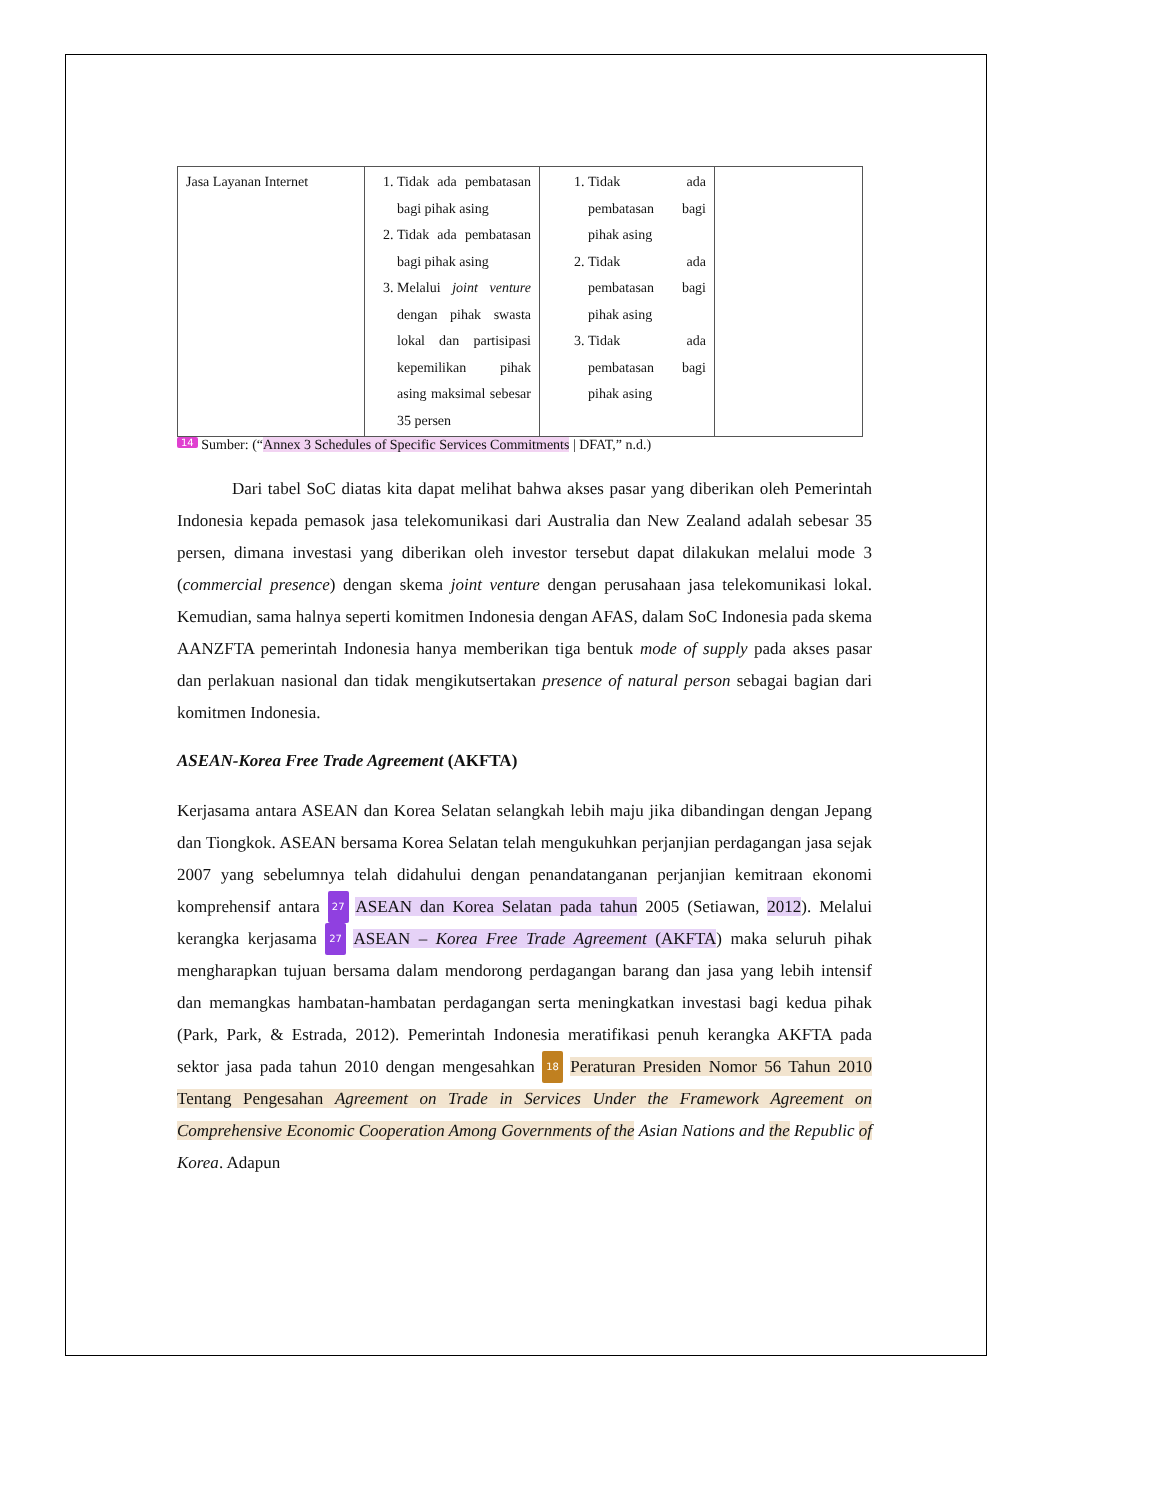| Jasa Layanan Internet | 1. Tidak ada pembatasan bagi pihak asing 2. Tidak ada pembatasan bagi pihak asing 3. Melalui joint venture dengan pihak swasta lokal dan partisipasi kepemilikan pihak asing maksimal sebesar 35 persen | 1. Tidak ada pembatasan bagi pihak asing 2. Tidak ada pembatasan bagi pihak asing 3. Tidak ada pembatasan bagi pihak asing | |
14 Sumber: (“Annex 3 Schedules of Specific Services Commitments | DFAT,” n.d.)
Dari tabel SoC diatas kita dapat melihat bahwa akses pasar yang diberikan oleh Pemerintah Indonesia kepada pemasok jasa telekomunikasi dari Australia dan New Zealand adalah sebesar 35 persen, dimana investasi yang diberikan oleh investor tersebut dapat dilakukan melalui mode 3 (commercial presence) dengan skema joint venture dengan perusahaan jasa telekomunikasi lokal. Kemudian, sama halnya seperti komitmen Indonesia dengan AFAS, dalam SoC Indonesia pada skema AANZFTA pemerintah Indonesia hanya memberikan tiga bentuk mode of supply pada akses pasar dan perlakuan nasional dan tidak mengikutsertakan presence of natural person sebagai bagian dari komitmen Indonesia.
ASEAN-Korea Free Trade Agreement (AKFTA)
Kerjasama antara ASEAN dan Korea Selatan selangkah lebih maju jika dibandingan dengan Jepang dan Tiongkok. ASEAN bersama Korea Selatan telah mengukuhkan perjanjian perdagangan jasa sejak 2007 yang sebelumnya telah didahului dengan penandatanganan perjanjian kemitraan ekonomi komprehensif antara 27 ASEAN dan Korea Selatan pada tahun 2005 (Setiawan, 2012). Melalui kerangka kerjasama 27 ASEAN – Korea Free Trade Agreement (AKFTA) maka seluruh pihak mengharapkan tujuan bersama dalam mendorong perdagangan barang dan jasa yang lebih intensif dan memangkas hambatan-hambatan perdagangan serta meningkatkan investasi bagi kedua pihak (Park, Park, & Estrada, 2012). Pemerintah Indonesia meratifikasi penuh kerangka AKFTA pada sektor jasa pada tahun 2010 dengan mengesahkan 18 Peraturan Presiden Nomor 56 Tahun 2010 Tentang Pengesahan Agreement on Trade in Services Under the Framework Agreement on Comprehensive Economic Cooperation Among Governments of the Asian Nations and the Republic of Korea. Adapun